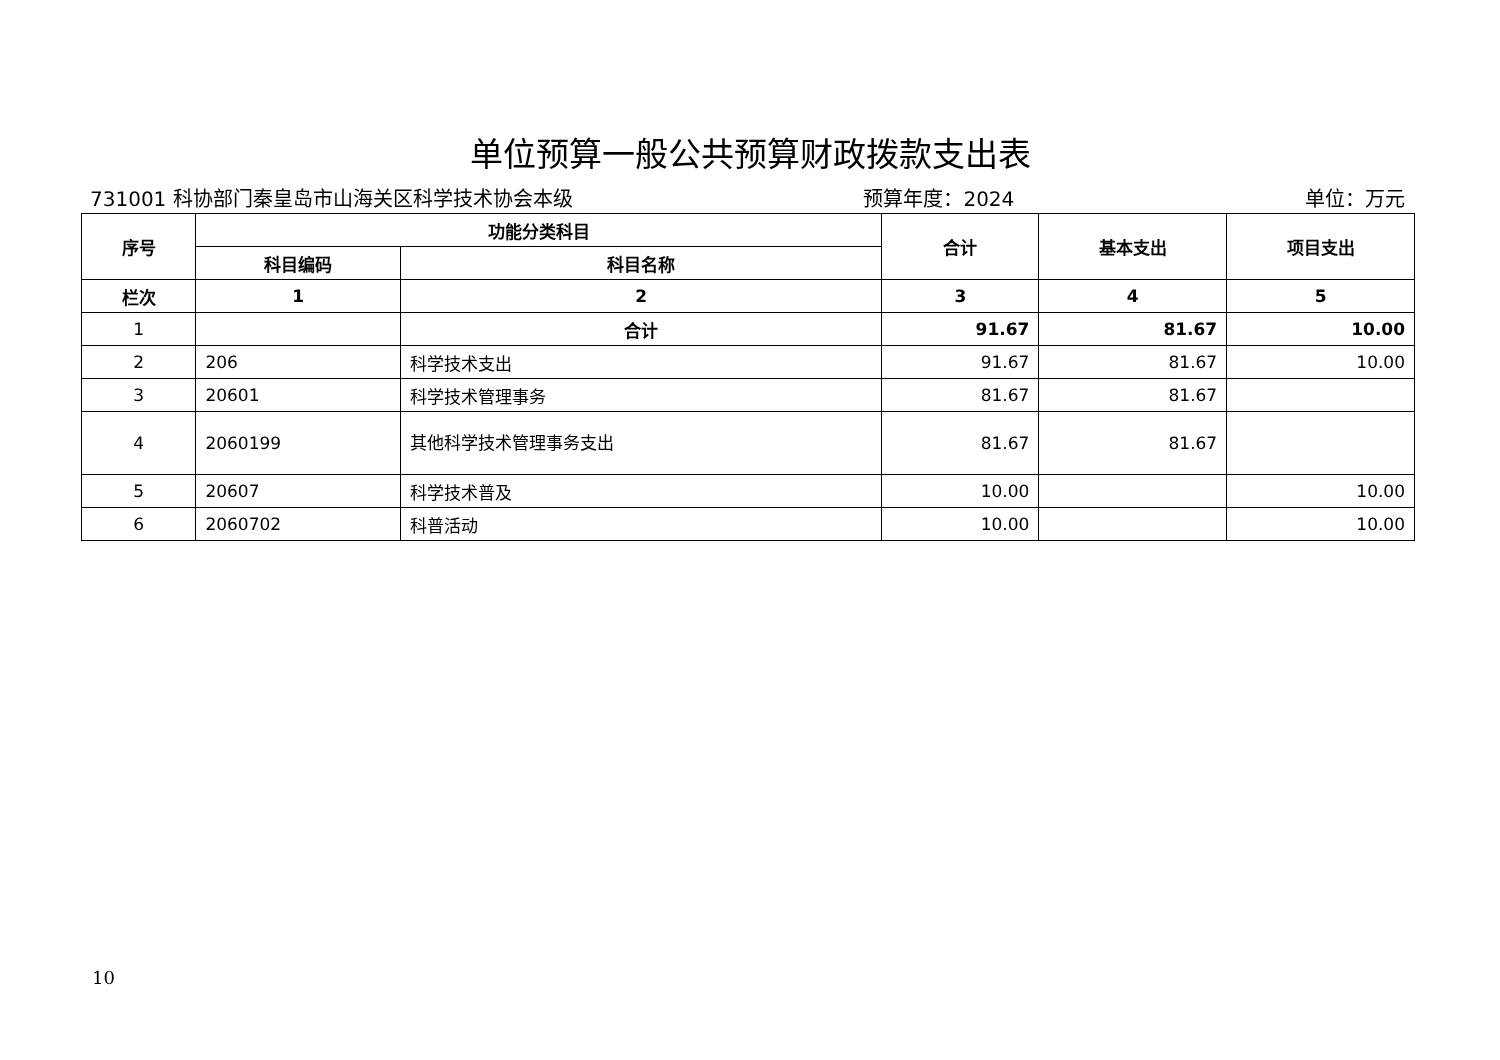单位预算一般公共预算财政拨款支出表
731001 科协部门秦皇岛市山海关区科学技术协会本级 预算年度：2024 单位：万元
| 序号 | 功能分类科目 | | 合计 | 基本支出 | 项目支出 |
| --- | --- | --- | --- | --- | --- |
| | 科目编码 | 科目名称 | | | |
| 栏次 | 1 | 2 | 3 | 4 | 5 |
| 1 | | 合计 | 91.67 | 81.67 | 10.00 |
| 2 | 206 | 科学技术支出 | 91.67 | 81.67 | 10.00 |
| 3 | 20601 | 科学技术管理事务 | 81.67 | 81.67 | |
| 4 | 2060199 | 其他科学技术管理事务支出 | 81.67 | 81.67 | |
| 5 | 20607 | 科学技术普及 | 10.00 | | 10.00 |
| 6 | 2060702 | 科普活动 | 10.00 | | 10.00 |
10